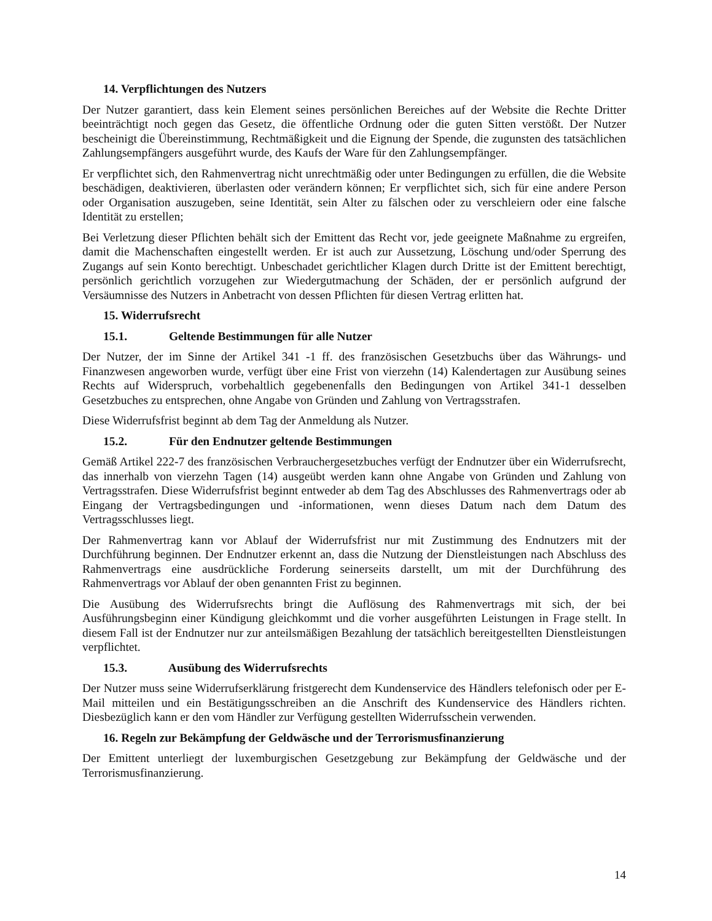14. Verpflichtungen des Nutzers
Der Nutzer garantiert, dass kein Element seines persönlichen Bereiches auf der Website die Rechte Dritter beeinträchtigt noch gegen das Gesetz, die öffentliche Ordnung oder die guten Sitten verstößt. Der Nutzer bescheinigt die Übereinstimmung, Rechtmäßigkeit und die Eignung der Spende, die zugunsten des tatsächlichen Zahlungsempfängers ausgeführt wurde, des Kaufs der Ware für den Zahlungsempfänger.
Er verpflichtet sich, den Rahmenvertrag nicht unrechtmäßig oder unter Bedingungen zu erfüllen, die die Website beschädigen, deaktivieren, überlasten oder verändern können; Er verpflichtet sich, sich für eine andere Person oder Organisation auszugeben, seine Identität, sein Alter zu fälschen oder zu verschleiern oder eine falsche Identität zu erstellen;
Bei Verletzung dieser Pflichten behält sich der Emittent das Recht vor, jede geeignete Maßnahme zu ergreifen, damit die Machenschaften eingestellt werden. Er ist auch zur Aussetzung, Löschung und/oder Sperrung des Zugangs auf sein Konto berechtigt. Unbeschadet gerichtlicher Klagen durch Dritte ist der Emittent berechtigt, persönlich gerichtlich vorzugehen zur Wiedergutmachung der Schäden, der er persönlich aufgrund der Versäumnisse des Nutzers in Anbetracht von dessen Pflichten für diesen Vertrag erlitten hat.
15. Widerrufsrecht
15.1. Geltende Bestimmungen für alle Nutzer
Der Nutzer, der im Sinne der Artikel 341 -1 ff. des französischen Gesetzbuchs über das Währungs- und Finanzwesen angeworben wurde, verfügt über eine Frist von vierzehn (14) Kalendertagen zur Ausübung seines Rechts auf Widerspruch, vorbehaltlich gegebenenfalls den Bedingungen von Artikel 341-1 desselben Gesetzbuches zu entsprechen, ohne Angabe von Gründen und Zahlung von Vertragsstrafen.
Diese Widerrufsfrist beginnt ab dem Tag der Anmeldung als Nutzer.
15.2. Für den Endnutzer geltende Bestimmungen
Gemäß Artikel 222-7 des französischen Verbrauchergesetzbuches verfügt der Endnutzer über ein Widerrufsrecht, das innerhalb von vierzehn Tagen (14) ausgeübt werden kann ohne Angabe von Gründen und Zahlung von Vertragsstrafen. Diese Widerrufsfrist beginnt entweder ab dem Tag des Abschlusses des Rahmenvertrags oder ab Eingang der Vertragsbedingungen und -informationen, wenn dieses Datum nach dem Datum des Vertragsschlusses liegt.
Der Rahmenvertrag kann vor Ablauf der Widerrufsfrist nur mit Zustimmung des Endnutzers mit der Durchführung beginnen. Der Endnutzer erkennt an, dass die Nutzung der Dienstleistungen nach Abschluss des Rahmenvertrags eine ausdrückliche Forderung seinerseits darstellt, um mit der Durchführung des Rahmenvertrags vor Ablauf der oben genannten Frist zu beginnen.
Die Ausübung des Widerrufsrechts bringt die Auflösung des Rahmenvertrags mit sich, der bei Ausführungsbeginn einer Kündigung gleichkommt und die vorher ausgeführten Leistungen in Frage stellt. In diesem Fall ist der Endnutzer nur zur anteilsmäßigen Bezahlung der tatsächlich bereitgestellten Dienstleistungen verpflichtet.
15.3. Ausübung des Widerrufsrechts
Der Nutzer muss seine Widerrufserklärung fristgerecht dem Kundenservice des Händlers telefonisch oder per E-Mail mitteilen und ein Bestätigungsschreiben an die Anschrift des Kundenservice des Händlers richten. Diesbezüglich kann er den vom Händler zur Verfügung gestellten Widerrufsschein verwenden.
16. Regeln zur Bekämpfung der Geldwäsche und der Terrorismusfinanzierung
Der Emittent unterliegt der luxemburgischen Gesetzgebung zur Bekämpfung der Geldwäsche und der Terrorismusfinanzierung.
14